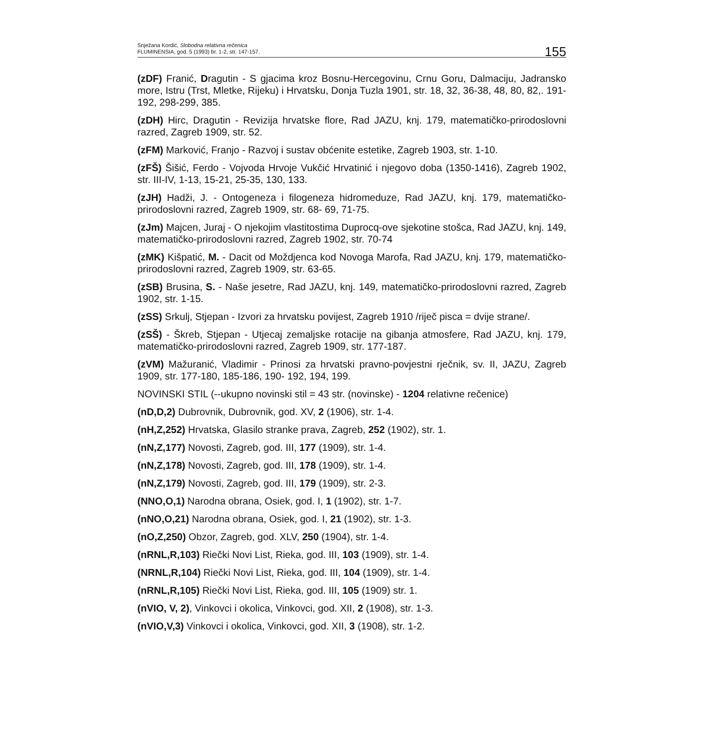Snježana Kordić, Slobodna relativna rečenica
FLUMINENSIA, god. 5 (1993) br. 1-2, str. 147-157.
155
(zDF) Franić, Dragutin - S gjacima kroz Bosnu-Hercegovinu, Crnu Goru, Dalmaciju, Jadransko more, Istru (Trst, Mletke, Rijeku) i Hrvatsku, Donja Tuzla 1901, str. 18, 32, 36-38, 48, 80, 82,. 191- 192, 298-299, 385.
(zDH) Hirc, Dragutin - Revizija hrvatske flore, Rad JAZU, knj. 179, matematičko-prirodoslovni razred, Zagreb 1909, str. 52.
(zFM) Marković, Franjo - Razvoj i sustav obćenite estetike, Zagreb 1903, str. 1-10.
(zFŠ) Šišić, Ferdo - Vojvoda Hrvoje Vukčić Hrvatinić i njegovo doba (1350-1416), Zagreb 1902, str. III-IV, 1-13, 15-21, 25-35, 130, 133.
(zJH) Hadži, J. - Ontogeneza i filogeneza hidromeduze, Rad JAZU, knj. 179, matematičko-prirodoslovni razred, Zagreb 1909, str. 68- 69, 71-75.
(zJm) Majcen, Juraj - O njekojim vlastitostima Duprocq-ove sjekotine stošca, Rad JAZU, knj. 149, matematičko-prirodoslovni razred, Zagreb 1902, str. 70-74
(zMK) Kišpatić, M. - Dacit od Moždjenca kod Novoga Marofa, Rad JAZU, knj. 179, matematičko-prirodoslovni razred, Zagreb 1909, str. 63-65.
(zSB) Brusina, S. - Naše jesetre, Rad JAZU, knj. 149, matematičko-prirodoslovni razred, Zagreb 1902, str. 1-15.
(zSS) Srkulj, Stjepan - Izvori za hrvatsku povijest, Zagreb 1910 /riječ pisca = dvije strane/.
(zSŠ) - Škreb, Stjepan - Utjecaj zemaljske rotacije na gibanja atmosfere, Rad JAZU, knj. 179, matematičko-prirodoslovni razred, Zagreb 1909, str. 177-187.
(zVM) Mažuranić, Vladimir - Prinosi za hrvatski pravno-povjestni rječnik, sv. II, JAZU, Zagreb 1909, str. 177-180, 185-186, 190- 192, 194, 199.
NOVINSKI STIL (--ukupno novinski stil = 43 str. (novinske) - 1204 relativne rečenice)
(nD,D,2) Dubrovnik, Dubrovnik, god. XV, 2 (1906), str. 1-4.
(nH,Z,252) Hrvatska, Glasilo stranke prava, Zagreb, 252 (1902), str. 1.
(nN,Z,177) Novosti, Zagreb, god. III, 177 (1909), str. 1-4.
(nN,Z,178) Novosti, Zagreb, god. III, 178 (1909), str. 1-4.
(nN,Z,179) Novosti, Zagreb, god. III, 179 (1909), str. 2-3.
(NNO,O,1) Narodna obrana, Osiek, god. I, 1 (1902), str. 1-7.
(nNO,O,21) Narodna obrana, Osiek, god. I, 21 (1902), str. 1-3.
(nO,Z,250) Obzor, Zagreb, god. XLV, 250 (1904), str. 1-4.
(nRNL,R,103) Riečki Novi List, Rieka, god. III, 103 (1909), str. 1-4.
(NRNL,R,104) Riečki Novi List, Rieka, god. III, 104 (1909), str. 1-4.
(nRNL,R,105) Riečki Novi List, Rieka, god. III, 105 (1909) str. 1.
(nVIO, V, 2), Vinkovci i okolica, Vinkovci, god. XII, 2 (1908), str. 1-3.
(nVIO,V,3) Vinkovci i okolica, Vinkovci, god. XII, 3 (1908), str. 1-2.